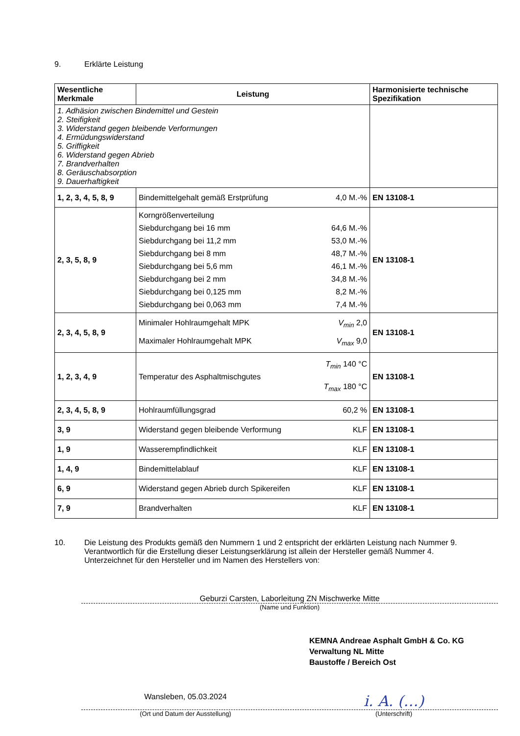9. Erklärte Leistung
| Wesentliche Merkmale | Leistung | Harmonisierte technische Spezifikation |
| --- | --- | --- |
| 1. Adhäsion zwischen Bindemittel und Gestein 2. Steifigkeit 3. Widerstand gegen bleibende Verformungen 4. Ermüdungswiderstand 5. Griffigkeit 6. Widerstand gegen Abrieb 7. Brandverhalten 8. Geräuschabsorption 9. Dauerhaftigkeit | | |
| 1, 2, 3, 4, 5, 8, 9 | Bindemittelgehalt gemäß Erstprüfung 4,0 M.-% | EN 13108-1 |
| 2, 3, 5, 8, 9 | Korngrößenverteilung Siebdurchgang bei 16 mm 64,6 M.-% Siebdurchgang bei 11,2 mm 53,0 M.-% Siebdurchgang bei 8 mm 48,7 M.-% Siebdurchgang bei 5,6 mm 46,1 M.-% Siebdurchgang bei 2 mm 34,8 M.-% Siebdurchgang bei 0,125 mm 8,2 M.-% Siebdurchgang bei 0,063 mm 7,4 M.-% | EN 13108-1 |
| 2, 3, 4, 5, 8, 9 | Minimaler Hohlraumgehalt MPK V<sub>min</sub> 2,0 Maximaler Hohlraumgehalt MPK V<sub>max</sub> 9,0 | EN 13108-1 |
| 1, 2, 3, 4, 9 | Temperatur des Asphaltmischgutes T<sub>min</sub> 140 °C T<sub>max</sub> 180 °C | EN 13108-1 |
| 2, 3, 4, 5, 8, 9 | Hohlraumfüllungsgrad 60,2 % | EN 13108-1 |
| 3, 9 | Widerstand gegen bleibende Verformung KLF | EN 13108-1 |
| 1, 9 | Wasserempfindlichkeit KLF | EN 13108-1 |
| 1, 4, 9 | Bindemittelablauf KLF | EN 13108-1 |
| 6, 9 | Widerstand gegen Abrieb durch Spikereifen KLF | EN 13108-1 |
| 7, 9 | Brandverhalten KLF | EN 13108-1 |
10. Die Leistung des Produkts gemäß den Nummern 1 und 2 entspricht der erklärten Leistung nach Nummer 9.
Verantwortlich für die Erstellung dieser Leistungserklärung ist allein der Hersteller gemäß Nummer 4.
Unterzeichnet für den Hersteller und im Namen des Herstellers von:
Geburzi Carsten, Laborleitung ZN Mischwerke Mitte
(Name und Funktion)
KEMNA Andreae Asphalt GmbH & Co. KG
Verwaltung NL Mitte
Baustoffe / Bereich Ost
Wansleben, 05.03.2024
i. A. (…)
(Ort und Datum der Ausstellung)
(Unterschrift)